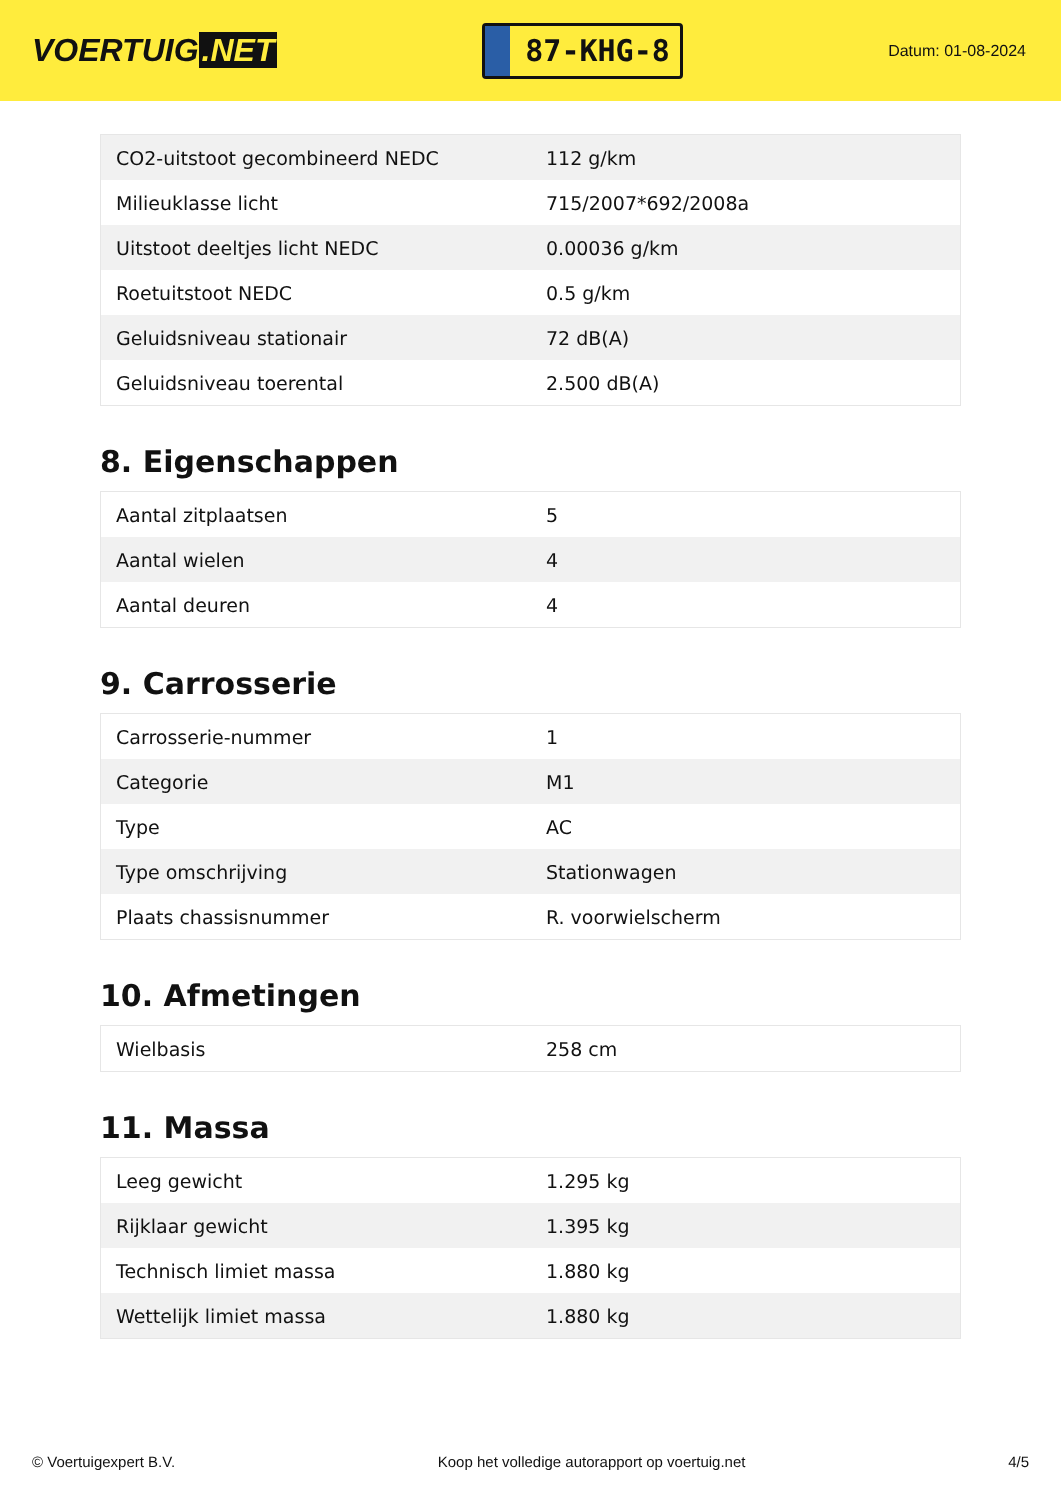VOERTUIG.NET
87-KHG-8
Datum: 01-08-2024
| CO2-uitstoot gecombineerd NEDC | 112 g/km |
| Milieuklasse licht | 715/2007*692/2008a |
| Uitstoot deeltjes licht NEDC | 0.00036 g/km |
| Roetuitstoot NEDC | 0.5 g/km |
| Geluidsniveau stationair | 72 dB(A) |
| Geluidsniveau toerental | 2.500 dB(A) |
8. Eigenschappen
| Aantal zitplaatsen | 5 |
| Aantal wielen | 4 |
| Aantal deuren | 4 |
9. Carrosserie
| Carrosserie-nummer | 1 |
| Categorie | M1 |
| Type | AC |
| Type omschrijving | Stationwagen |
| Plaats chassisnummer | R. voorwielscherm |
10. Afmetingen
| Wielbasis | 258 cm |
11. Massa
| Leeg gewicht | 1.295 kg |
| Rijklaar gewicht | 1.395 kg |
| Technisch limiet massa | 1.880 kg |
| Wettelijk limiet massa | 1.880 kg |
© Voertuigexpert B.V. Koop het volledige autorapport op voertuig.net 4/5